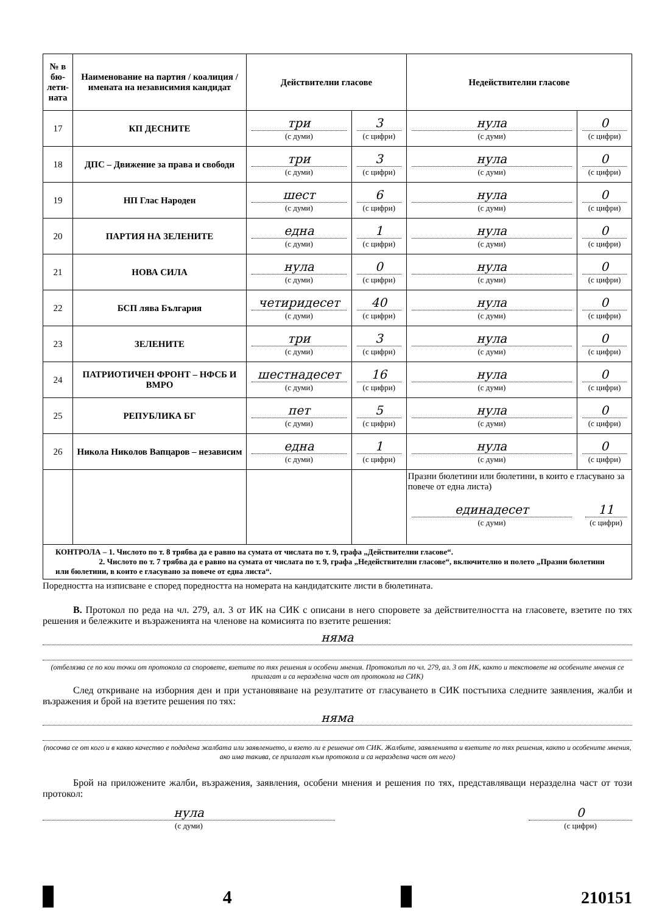| № в бю-лети-ната | Наименование на партия / коалиция / имената на независимия кандидат | Действителни гласове | | Недействителни гласове | |
| --- | --- | --- | --- | --- | --- |
| 17 | КП ДЕСНИТЕ | три (с думи) | 3 (с цифри) | нула (с думи) | 0 (с цифри) |
| 18 | ДПС – Движение за права и свободи | три (с думи) | 3 (с цифри) | нула (с думи) | 0 (с цифри) |
| 19 | НП Глас Народен | шест (с думи) | 6 (с цифри) | нула (с думи) | 0 (с цифри) |
| 20 | ПАРТИЯ НА ЗЕЛЕНИТЕ | една (с думи) | 1 (с цифри) | нула (с думи) | 0 (с цифри) |
| 21 | НОВА СИЛА | нула (с думи) | 0 (с цифри) | нула (с думи) | 0 (с цифри) |
| 22 | БСП лява България | четиридесет (с думи) | 40 (с цифри) | нула (с думи) | 0 (с цифри) |
| 23 | ЗЕЛЕНИТЕ | три (с думи) | 3 (с цифри) | нула (с думи) | 0 (с цифри) |
| 24 | ПАТРИОТИЧЕН ФРОНТ – НФСБ И ВМРО | шестнадесет (с думи) | 16 (с цифри) | нула (с думи) | 0 (с цифри) |
| 25 | РЕПУБЛИКА БГ | пет (с думи) | 5 (с цифри) | нула (с думи) | 0 (с цифри) |
| 26 | Никола Николов Вапцаров – независим | една (с думи) | 1 (с цифри) | нула (с думи) | 0 (с цифри) |
| | | | | Празни бюлетини или бюлетини, в които е гласувано за повече от една листа) единадесет (с думи) 11 (с цифри) | |
| КОНТРОЛА – 1. Числото по т. 8 трябва да е равно на сумата от числата по т. 9, графа „Действителни гласове“. 2. Числото по т. 7 трябва да е равно на сумата от числата по т. 9, графа „Недействителни гласове“, включително и полето „Празни бюлетини или бюлетини, в които е гласувано за повече от една листа“. | | | | | |
Поредността на изписване е според поредността на номерата на кандидатските листи в бюлетината.
В. Протокол по реда на чл. 279, ал. 3 от ИК на СИК с описани в него споровете за действителността на гласовете, взетите по тях решения и бележките и възраженията на членове на комисията по взетите решения:
няма
(отбелязва се по кои точки от протокола са споровете, взетите по тях решения и особени мнения. Протоколът по чл. 279, ал. 3 от ИК, както и текстовете на особените мнения се прилагат и са неразделна част от протокола на СИК)
След откриване на изборния ден и при установяване на резултатите от гласуването в СИК постъпиха следните заявления, жалби и възражения и брой на взетите решения по тях:
няма
(посочва се от кого и в какво качество е подадена жалбата или заявлението, и взето ли е решение от СИК. Жалбите, заявленията и взетите по тях решения, както и особените мнения, ако има такива, се прилагат към протокола и са неразделна част от него)
Брой на приложените жалби, възражения, заявления, особени мнения и решения по тях, представляващи неразделна част от този протокол:
нула
(с думи)
0
(с цифри)
4
210151